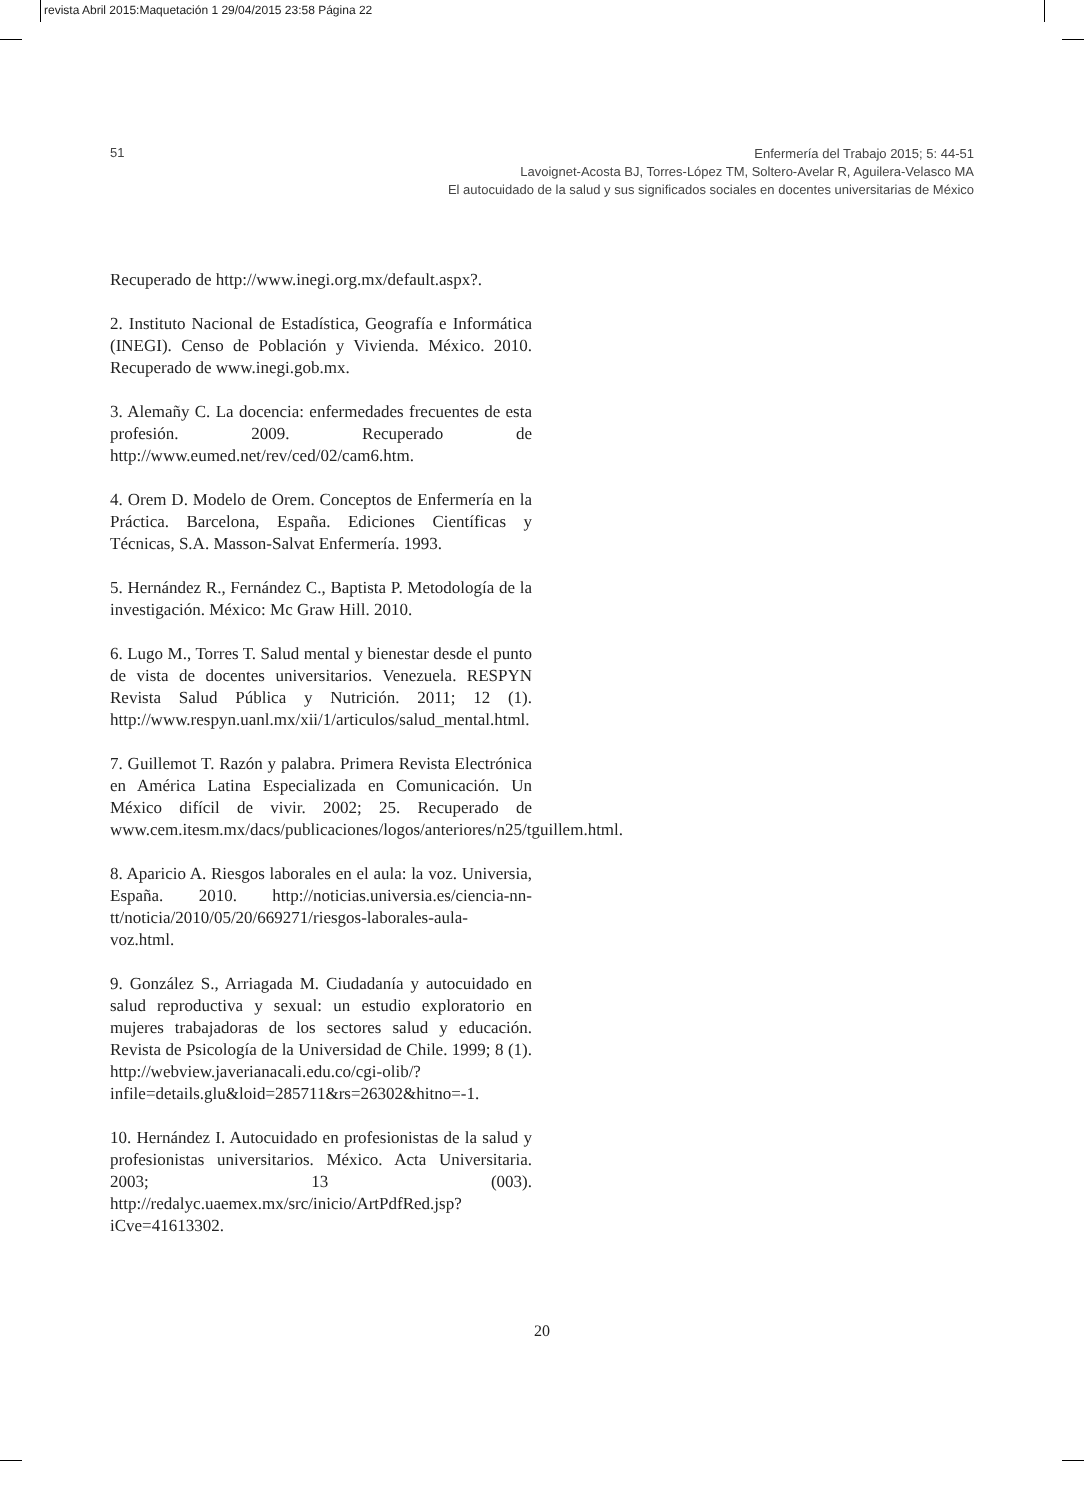revista Abril 2015:Maquetación 1 29/04/2015 23:58 Página 22
51
Enfermería del Trabajo 2015; 5: 44-51
Lavoignet-Acosta BJ, Torres-López TM, Soltero-Avelar R, Aguilera-Velasco MA
El autocuidado de la salud y sus significados sociales en docentes universitarias de México
Recuperado de http://www.inegi.org.mx/default.aspx?.
2. Instituto Nacional de Estadística, Geografía e Informática (INEGI). Censo de Población y Vivienda. México. 2010. Recuperado de www.inegi.gob.mx.
3. Alemañy C. La docencia: enfermedades frecuentes de esta profesión. 2009. Recuperado de http://www.eumed.net/rev/ced/02/cam6.htm.
4. Orem D. Modelo de Orem. Conceptos de Enfermería en la Práctica. Barcelona, España. Ediciones Científicas y Técnicas, S.A. Masson-Salvat Enfermería. 1993.
5. Hernández R., Fernández C., Baptista P. Metodología de la investigación. México: Mc Graw Hill. 2010.
6. Lugo M., Torres T. Salud mental y bienestar desde el punto de vista de docentes universitarios. Venezuela. RESPYN Revista Salud Pública y Nutrición. 2011; 12 (1). http://www.respyn.uanl.mx/xii/1/articulos/salud_mental.html.
7. Guillemot T. Razón y palabra. Primera Revista Electrónica en América Latina Especializada en Comunicación. Un México difícil de vivir. 2002; 25. Recuperado de www.cem.itesm.mx/dacs/publicaciones/logos/anteriores/n25/tguillem.html.
8. Aparicio A. Riesgos laborales en el aula: la voz. Universia, España. 2010. http://noticias.universia.es/ciencia-nn-tt/noticia/2010/05/20/669271/riesgos-laborales-aula-voz.html.
9. González S., Arriagada M. Ciudadanía y autocuidado en salud reproductiva y sexual: un estudio exploratorio en mujeres trabajadoras de los sectores salud y educación. Revista de Psicología de la Universidad de Chile. 1999; 8 (1). http://webview.javerianacali.edu.co/cgi-olib/?infile=details.glu&loid=285711&rs=26302&hitno=-1.
10. Hernández I. Autocuidado en profesionistas de la salud y profesionistas universitarios. México. Acta Universitaria. 2003; 13 (003). http://redalyc.uaemex.mx/src/inicio/ArtPdfRed.jsp?iCve=41613302.
20